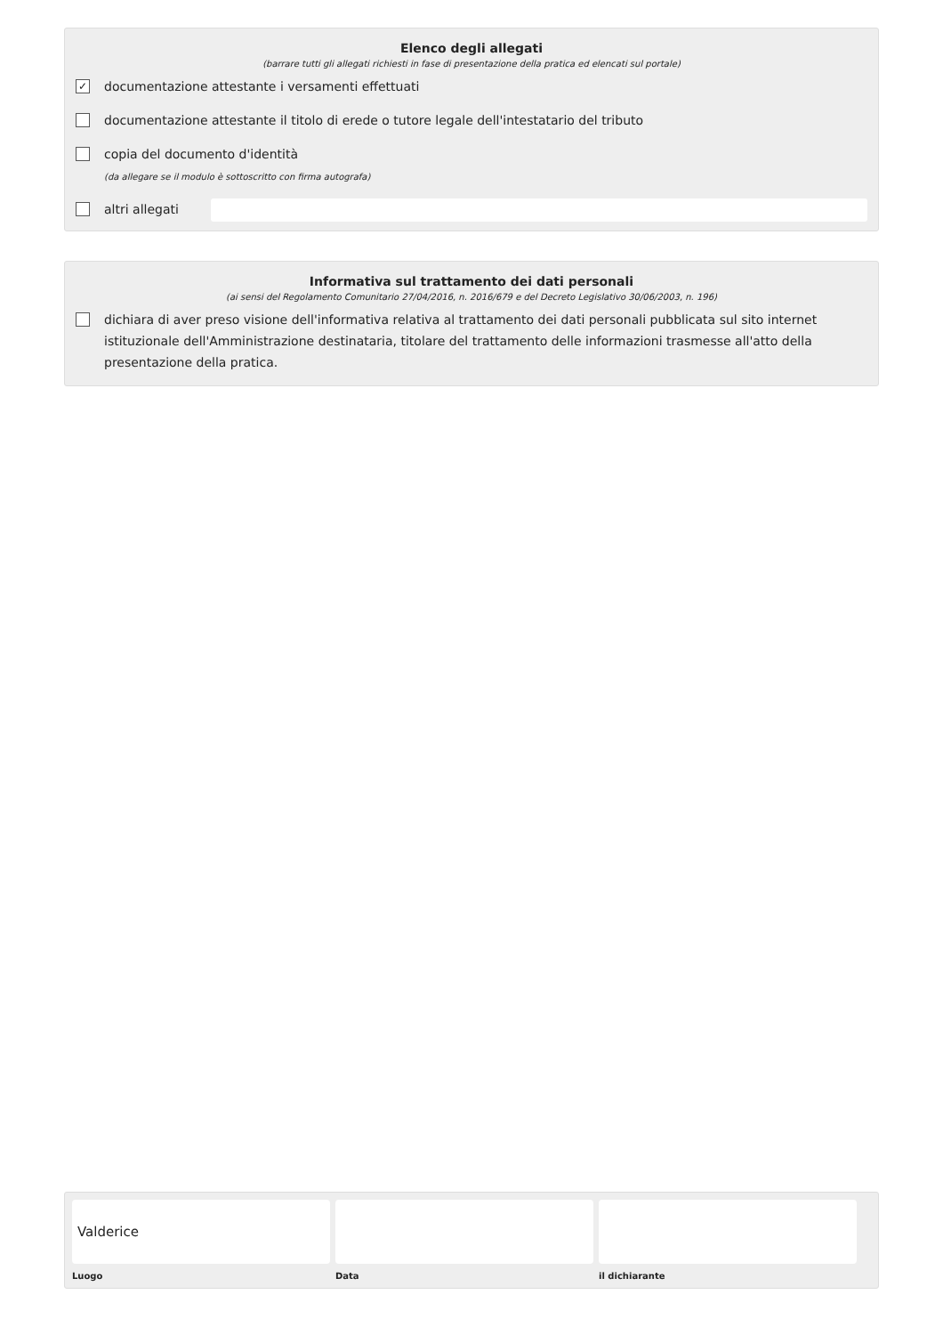Elenco degli allegati
(barrare tutti gli allegati richiesti in fase di presentazione della pratica ed elencati sul portale)
✓
documentazione attestante i versamenti effettuati
documentazione attestante il titolo di erede o tutore legale dell'intestatario del tributo
copia del documento d'identità
(da allegare se il modulo è sottoscritto con firma autografa)
altri allegati
Informativa sul trattamento dei dati personali
(ai sensi del Regolamento Comunitario 27/04/2016, n. 2016/679 e del Decreto Legislativo 30/06/2003, n. 196)
dichiara di aver preso visione dell'informativa relativa al trattamento dei dati personali pubblicata sul sito internet istituzionale dell'Amministrazione destinataria, titolare del trattamento delle informazioni trasmesse all'atto della presentazione della pratica.
Valderice
Luogo
Data il dichiarante